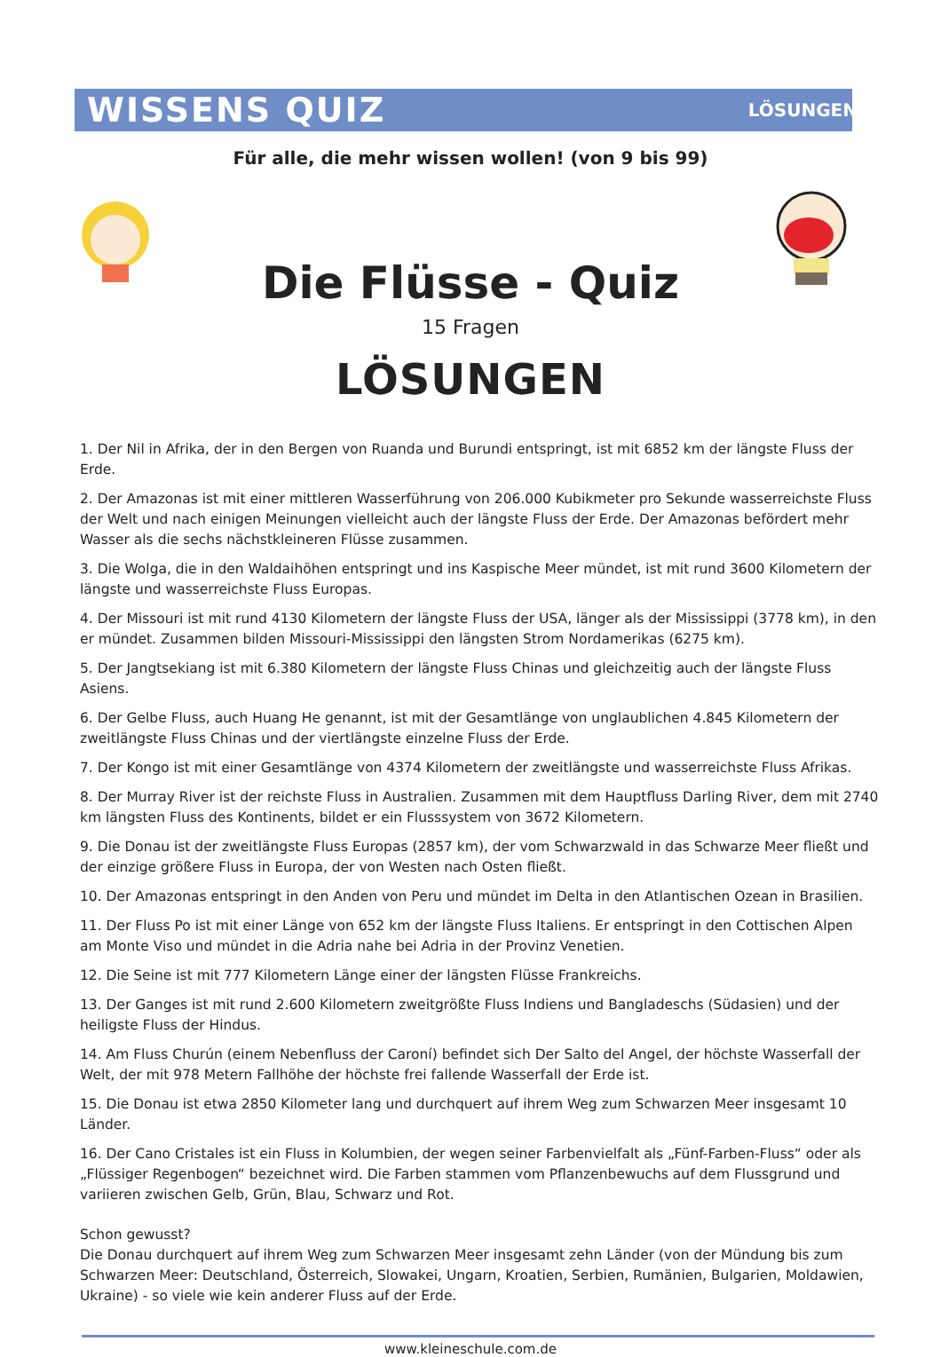WISSENS QUIZ LÖSUNGEN
Für alle, die mehr wissen wollen! (von 9 bis 99)
Die Flüsse - Quiz
15 Fragen
LÖSUNGEN
1. Der Nil in Afrika, der in den Bergen von Ruanda und Burundi entspringt, ist mit 6852 km der längste Fluss der Erde.
2. Der Amazonas ist mit einer mittleren Wasserführung von 206.000 Kubikmeter pro Sekunde wasserreichste Fluss der Welt und nach einigen Meinungen vielleicht auch der längste Fluss der Erde. Der Amazonas befördert mehr Wasser als die sechs nächstkleineren Flüsse zusammen.
3. Die Wolga, die in den Waldaihöhen entspringt und ins Kaspische Meer mündet, ist mit rund 3600 Kilometern der längste und wasserreichste Fluss Europas.
4. Der Missouri ist mit rund 4130 Kilometern der längste Fluss der USA, länger als der Mississippi (3778 km), in den er mündet. Zusammen bilden Missouri-Mississippi den längsten Strom Nordamerikas (6275 km).
5. Der Jangtsekiang ist mit 6.380 Kilometern der längste Fluss Chinas und gleichzeitig auch der längste Fluss Asiens.
6. Der Gelbe Fluss, auch Huang He genannt, ist mit der Gesamtlänge von unglaublichen 4.845 Kilometern der zweitlängste Fluss Chinas und der viertlängste einzelne Fluss der Erde.
7. Der Kongo ist mit einer Gesamtlänge von 4374 Kilometern der zweitlängste und wasserreichste Fluss Afrikas.
8. Der Murray River ist der reichste Fluss in Australien. Zusammen mit dem Hauptfluss Darling River, dem mit 2740 km längsten Fluss des Kontinents, bildet er ein Flusssystem von 3672 Kilometern.
9. Die Donau ist der zweitlängste Fluss Europas (2857 km), der vom Schwarzwald in das Schwarze Meer fließt und der einzige größere Fluss in Europa, der von Westen nach Osten fließt.
10. Der Amazonas entspringt in den Anden von Peru und mündet im Delta in den Atlantischen Ozean in Brasilien.
11. Der Fluss Po ist mit einer Länge von 652 km der längste Fluss Italiens. Er entspringt in den Cottischen Alpen am Monte Viso und mündet in die Adria nahe bei Adria in der Provinz Venetien.
12. Die Seine ist mit 777 Kilometern Länge einer der längsten Flüsse Frankreichs.
13. Der Ganges ist mit rund 2.600 Kilometern zweitgrößte Fluss Indiens und Bangladeschs (Südasien) und der heiligste Fluss der Hindus.
14. Am Fluss Churún (einem Nebenfluss der Caroní) befindet sich Der Salto del Angel, der höchste Wasserfall der Welt, der mit 978 Metern Fallhöhe der höchste frei fallende Wasserfall der Erde ist.
15. Die Donau ist etwa 2850 Kilometer lang und durchquert auf ihrem Weg zum Schwarzen Meer insgesamt 10 Länder.
16. Der Cano Cristales ist ein Fluss in Kolumbien, der wegen seiner Farbenvielfalt als „Fünf-Farben-Fluss“ oder als „Flüssiger Regenbogen“ bezeichnet wird. Die Farben stammen vom Pflanzenbewuchs auf dem Flussgrund und variieren zwischen Gelb, Grün, Blau, Schwarz und Rot.
Schon gewusst?
Die Donau durchquert auf ihrem Weg zum Schwarzen Meer insgesamt zehn Länder (von der Mündung bis zum Schwarzen Meer: Deutschland, Österreich, Slowakei, Ungarn, Kroatien, Serbien, Rumänien, Bulgarien, Moldawien, Ukraine) - so viele wie kein anderer Fluss auf der Erde.
www.kleineschule.com.de